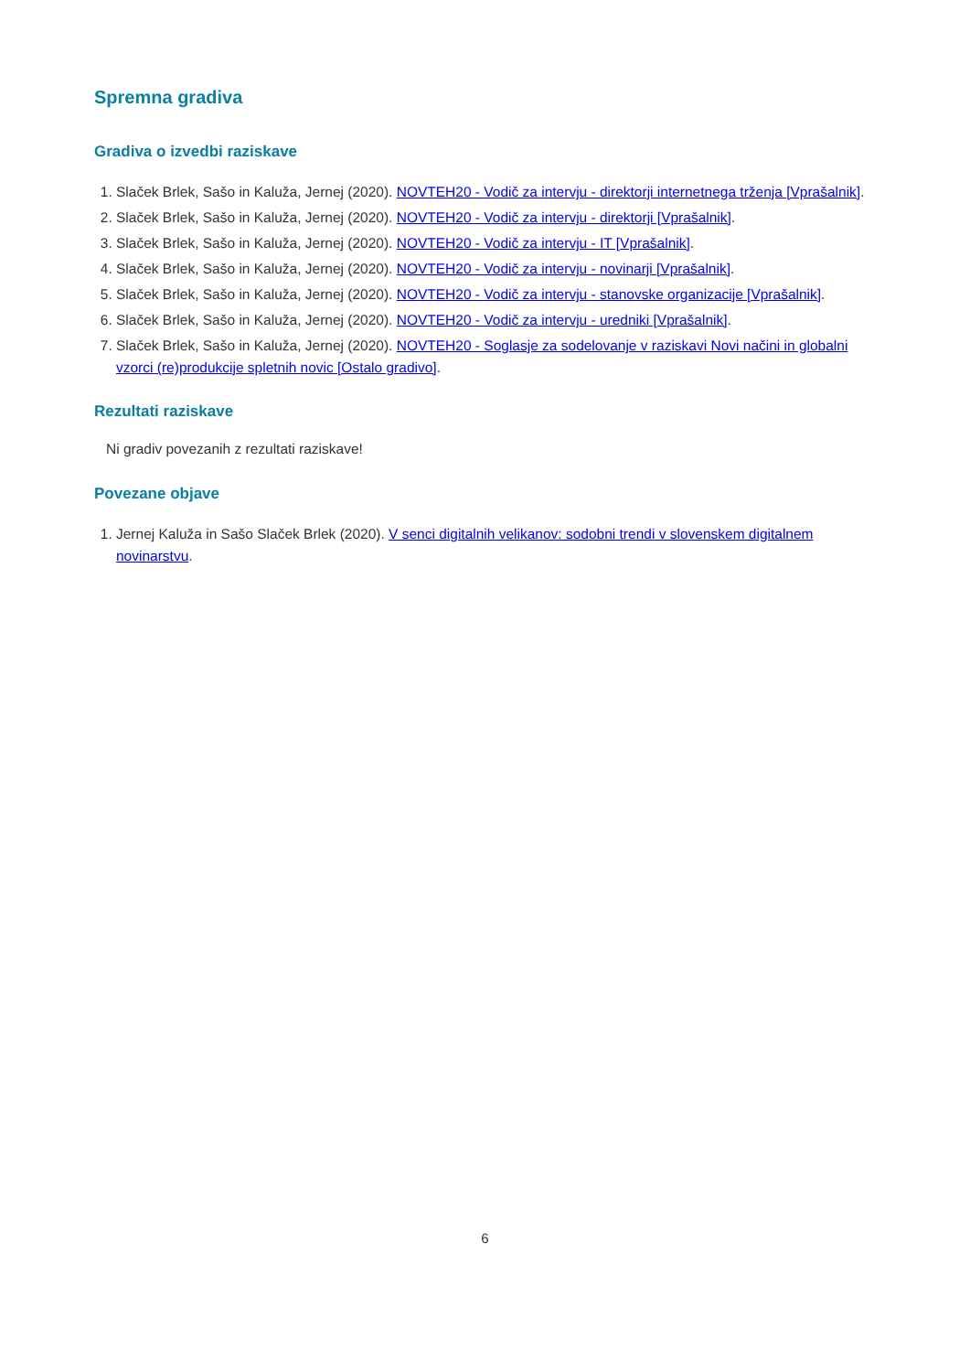Spremna gradiva
Gradiva o izvedbi raziskave
1. Slaček Brlek, Sašo in Kaluža, Jernej (2020). NOVTEH20 - Vodič za intervju - direktorji internetnega trženja [Vprašalnik].
2. Slaček Brlek, Sašo in Kaluža, Jernej (2020). NOVTEH20 - Vodič za intervju - direktorji [Vprašalnik].
3. Slaček Brlek, Sašo in Kaluža, Jernej (2020). NOVTEH20 - Vodič za intervju - IT [Vprašalnik].
4. Slaček Brlek, Sašo in Kaluža, Jernej (2020). NOVTEH20 - Vodič za intervju - novinarji [Vprašalnik].
5. Slaček Brlek, Sašo in Kaluža, Jernej (2020). NOVTEH20 - Vodič za intervju - stanovske organizacije [Vprašalnik].
6. Slaček Brlek, Sašo in Kaluža, Jernej (2020). NOVTEH20 - Vodič za intervju - uredniki [Vprašalnik].
7. Slaček Brlek, Sašo in Kaluža, Jernej (2020). NOVTEH20 - Soglasje za sodelovanje v raziskavi Novi načini in globalni vzorci (re)produkcije spletnih novic [Ostalo gradivo].
Rezultati raziskave
Ni gradiv povezanih z rezultati raziskave!
Povezane objave
1. Jernej Kaluža in Sašo Slaček Brlek (2020). V senci digitalnih velikanov: sodobni trendi v slovenskem digitalnem novinarstvu.
6